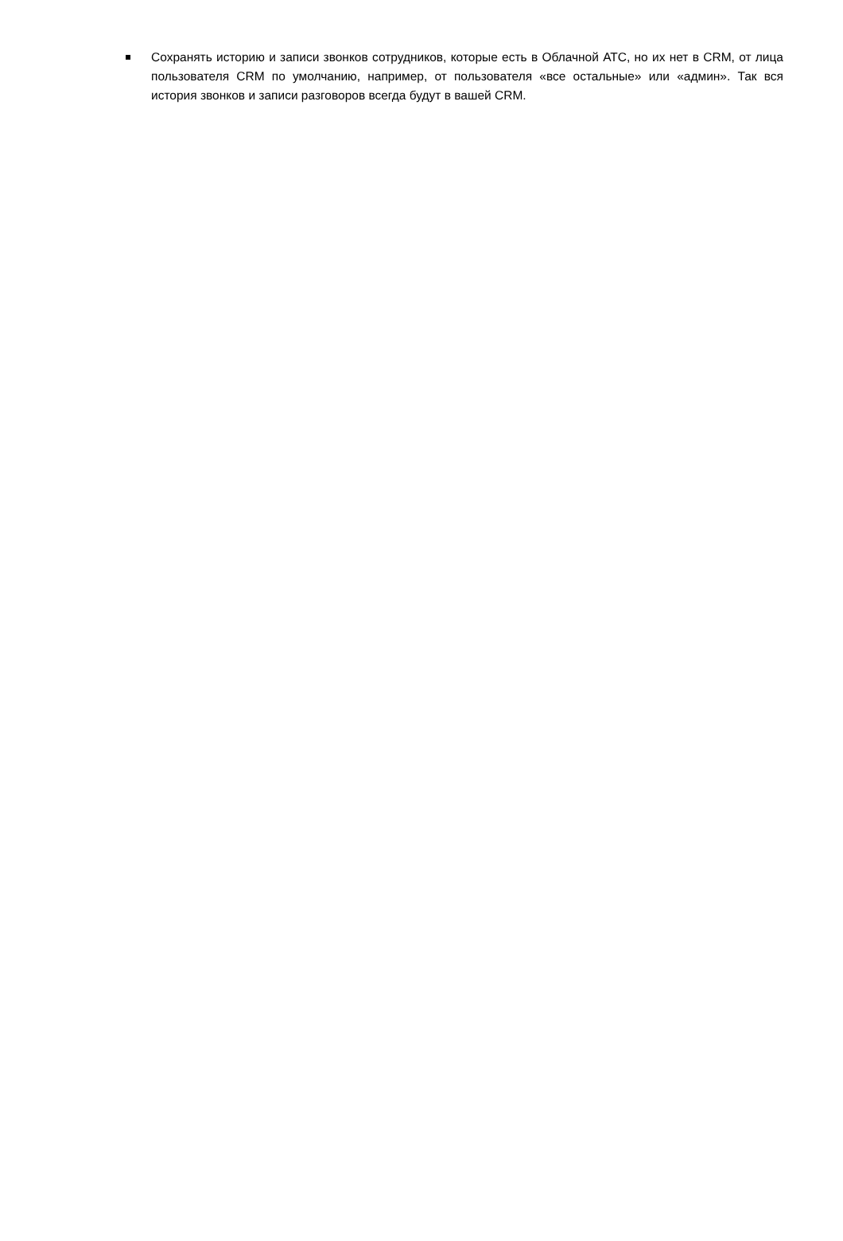Сохранять историю и записи звонков сотрудников, которые есть в Облачной АТС, но их нет в CRM, от лица пользователя CRM по умолчанию, например, от пользователя «все остальные» или «админ». Так вся история звонков и записи разговоров всегда будут в вашей CRM.